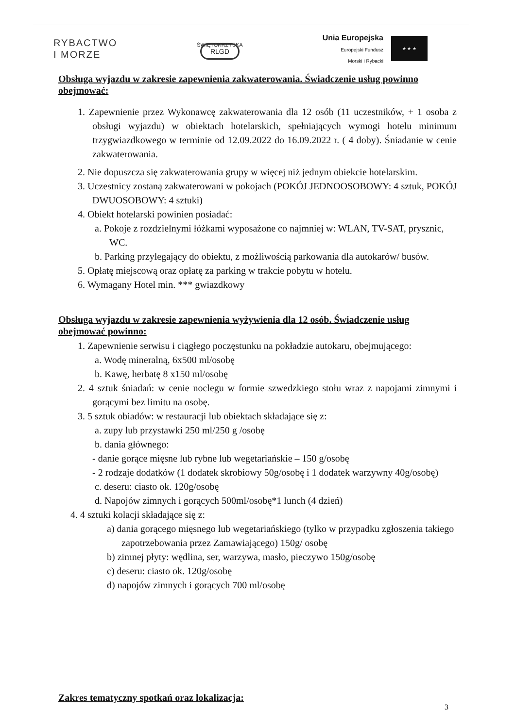RYBACTWO
I MORZE
ŚWIĘTOKRZYSKA
RLGD
Unia Europejska
Europejski Fundusz
Morski i Rybacki
★ ★ ★
Obsługa wyjazdu w zakresie zapewnienia zakwaterowania. Świadczenie usług powinno obejmować:
1. Zapewnienie przez Wykonawcę zakwaterowania dla 12 osób (11 uczestników, + 1 osoba z obsługi wyjazdu) w obiektach hotelarskich, spełniających wymogi hotelu minimum trzygwiazdkowego w terminie od 12.09.2022 do 16.09.2022 r. ( 4 doby). Śniadanie w cenie zakwaterowania.
2. Nie dopuszcza się zakwaterowania grupy w więcej niż jednym obiekcie hotelarskim.
3. Uczestnicy zostaną zakwaterowani w pokojach (POKÓJ JEDNOOSOBOWY: 4 sztuk, POKÓJ DWUOSOBOWY: 4 sztuki)
4. Obiekt hotelarski powinien posiadać:
a. Pokoje z rozdzielnymi łóżkami wyposażone co najmniej w: WLAN, TV-SAT, prysznic, WC.
b. Parking przylegający do obiektu, z możliwością parkowania dla autokarów/ busów.
5. Opłatę miejscową oraz opłatę za parking w trakcie pobytu w hotelu.
6. Wymagany Hotel min. *** gwiazdkowy
Obsługa wyjazdu w zakresie zapewnienia wyżywienia dla 12 osób. Świadczenie usług obejmować powinno:
1. Zapewnienie serwisu i ciągłego poczęstunku na pokładzie autokaru, obejmującego:
a. Wodę mineralną, 6x500 ml/osobę
b. Kawę, herbatę 8 x150 ml/osobę
2. 4 sztuk śniadań: w cenie noclegu w formie szwedzkiego stołu wraz z napojami zimnymi i gorącymi bez limitu na osobę.
3. 5 sztuk obiadów: w restauracji lub obiektach składające się z:
a. zupy lub przystawki 250 ml/250 g /osobę
b. dania głównego:
- danie gorące mięsne lub rybne lub wegetariańskie – 150 g/osobę
- 2 rodzaje dodatków (1 dodatek skrobiowy 50g/osobę i 1 dodatek warzywny 40g/osobę)
c. deseru: ciasto ok. 120g/osobę
d. Napojów zimnych i gorących 500ml/osobę*1 lunch (4 dzień)
4. 4 sztuki kolacji składające się z:
a) dania gorącego mięsnego lub wegetariańskiego (tylko w przypadku zgłoszenia takiego zapotrzebowania przez Zamawiającego) 150g/ osobę
b) zimnej płyty: wędlina, ser, warzywa, masło, pieczywo 150g/osobę
c) deseru: ciasto ok. 120g/osobę
d) napojów zimnych i gorących 700 ml/osobę
Zakres tematyczny spotkań oraz lokalizacja:
3